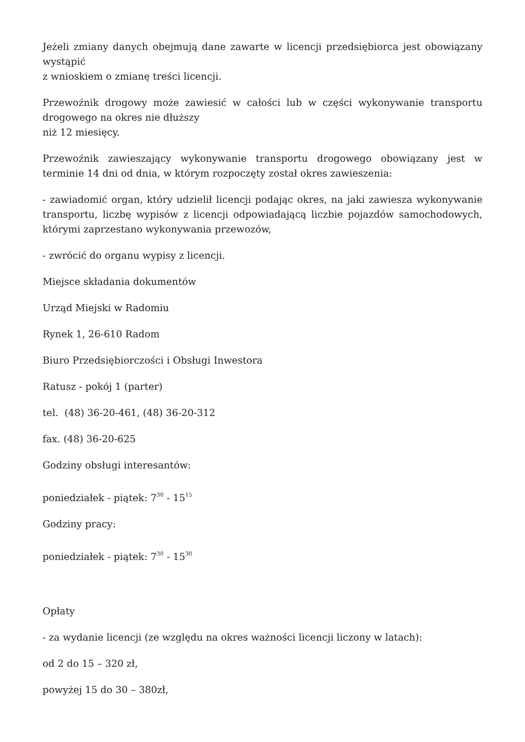Jeżeli zmiany danych obejmują dane zawarte w licencji przedsiębiorca jest obowiązany wystąpić
z wnioskiem o zmianę treści licencji.
Przewoźnik drogowy może zawiesić w całości lub w części wykonywanie transportu drogowego na okres nie dłuższy
niż 12 miesięcy.
Przewoźnik zawieszający wykonywanie transportu drogowego obowiązany jest w terminie 14 dni od dnia, w którym rozpoczęty został okres zawieszenia:
- zawiadomić organ, który udzielił licencji podając okres, na jaki zawiesza wykonywanie transportu, liczbę wypisów z licencji odpowiadającą liczbie pojazdów samochodowych, którymi zaprzestano wykonywania przewozów,
- zwrócić do organu wypisy z licencji.
Miejsce składania dokumentów
Urząd Miejski w Radomiu
Rynek 1, 26-610 Radom
Biuro Przedsiębiorczości i Obsługi Inwestora
Ratusz - pokój 1 (parter)
tel. (48) 36-20-461, (48) 36-20-312
fax. (48) 36-20-625
Godziny obsługi interesantów:
poniedziałek - piątek: 7<sup>30</sup> - 15<sup>15</sup>
Godziny pracy:
poniedziałek - piątek: 7<sup>30</sup> - 15<sup>30</sup>
Opłaty
- za wydanie licencji (ze względu na okres ważności licencji liczony w latach):
od 2 do 15 – 320 zł,
powyżej 15 do 30 – 380zł,